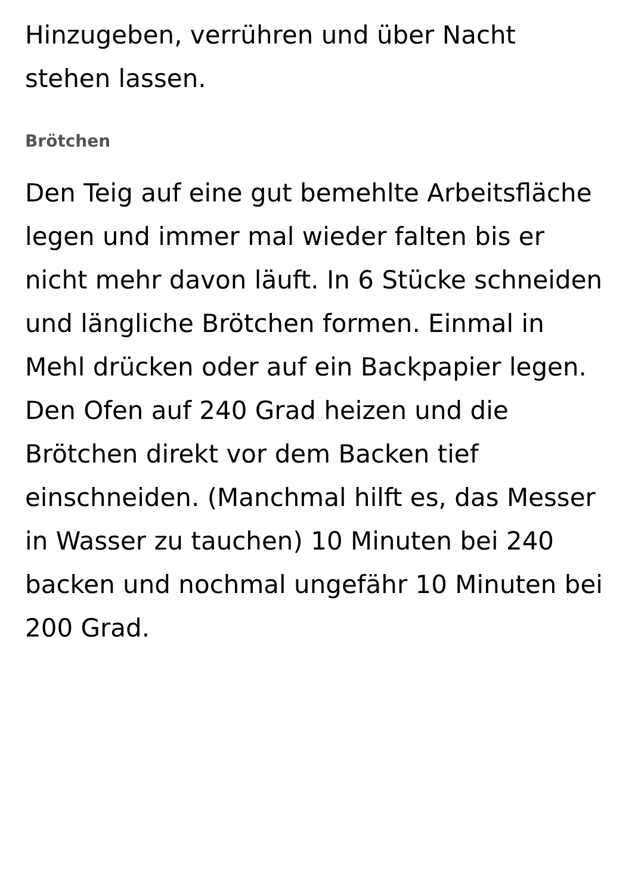Hinzugeben, verrühren und über Nacht stehen lassen.
Brötchen
Den Teig auf eine gut bemehlte Arbeitsfläche legen und immer mal wieder falten bis er nicht mehr davon läuft. In 6 Stücke schneiden und längliche Brötchen formen. Einmal in Mehl drücken oder auf ein Backpapier legen. Den Ofen auf 240 Grad heizen und die Brötchen direkt vor dem Backen tief einschneiden. (Manchmal hilft es, das Messer in Wasser zu tauchen) 10 Minuten bei 240 backen und nochmal ungefähr 10 Minuten bei 200 Grad.